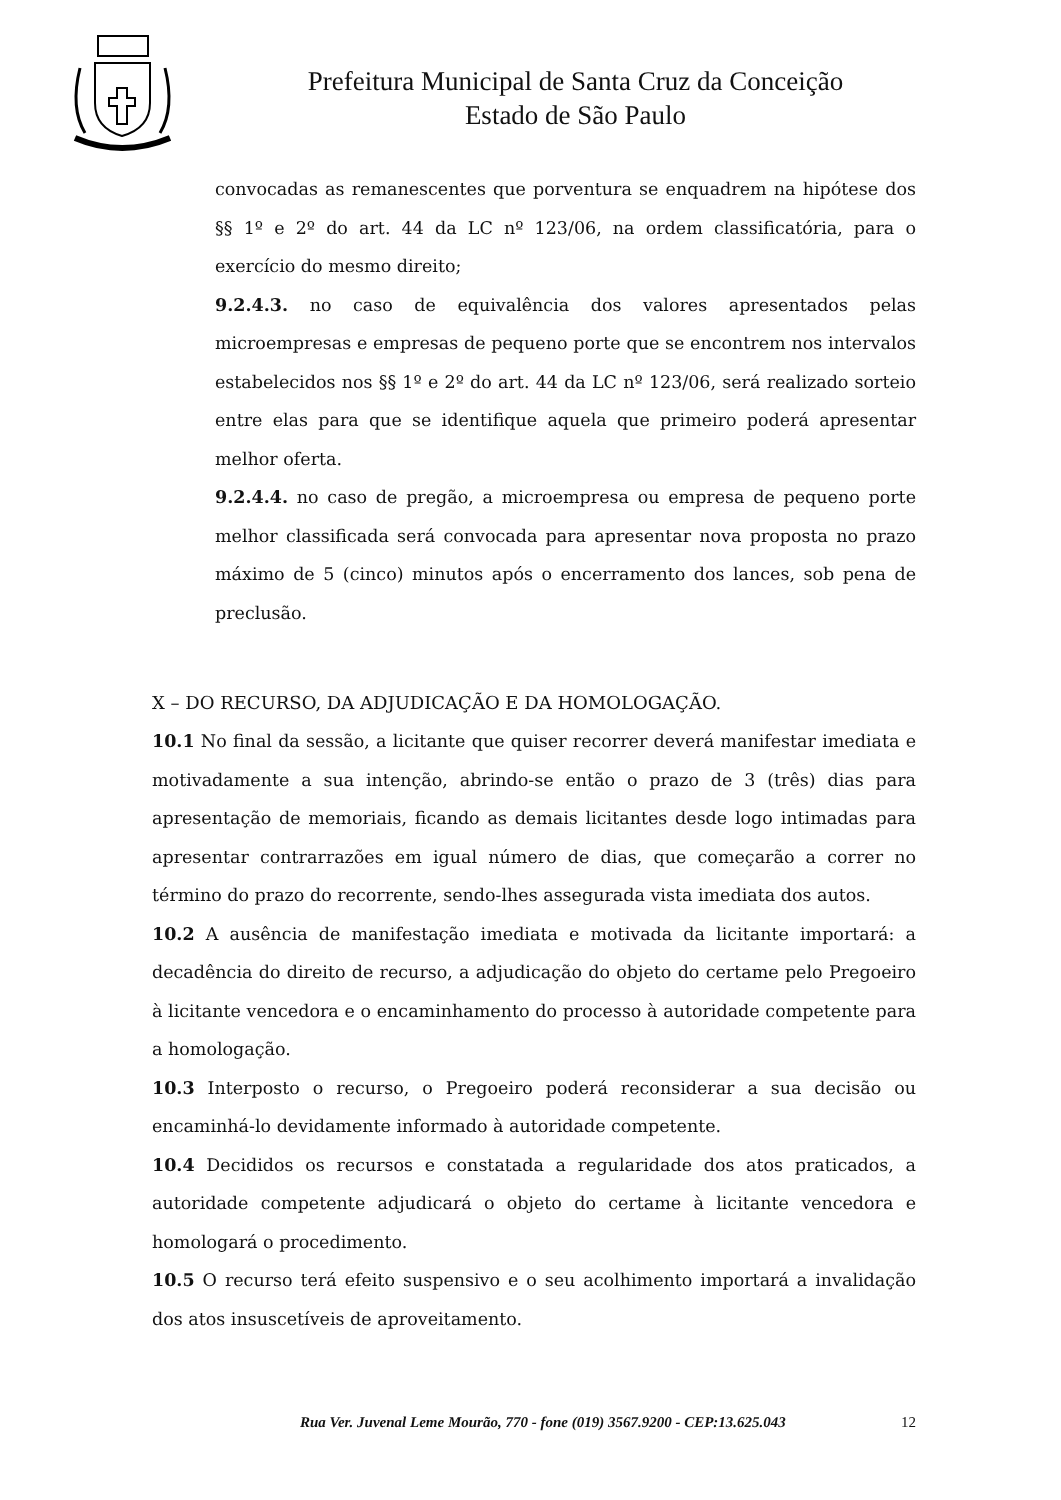Prefeitura Municipal de Santa Cruz da Conceição
Estado de São Paulo
convocadas as remanescentes que porventura se enquadrem na hipótese dos §§ 1º e 2º do art. 44 da LC nº 123/06, na ordem classificatória, para o exercício do mesmo direito;
9.2.4.3. no caso de equivalência dos valores apresentados pelas microempresas e empresas de pequeno porte que se encontrem nos intervalos estabelecidos nos §§ 1º e 2º do art. 44 da LC nº 123/06, será realizado sorteio entre elas para que se identifique aquela que primeiro poderá apresentar melhor oferta.
9.2.4.4. no caso de pregão, a microempresa ou empresa de pequeno porte melhor classificada será convocada para apresentar nova proposta no prazo máximo de 5 (cinco) minutos após o encerramento dos lances, sob pena de preclusão.
X – DO RECURSO, DA ADJUDICAÇÃO E DA HOMOLOGAÇÃO.
10.1 No final da sessão, a licitante que quiser recorrer deverá manifestar imediata e motivadamente a sua intenção, abrindo-se então o prazo de 3 (três) dias para apresentação de memoriais, ficando as demais licitantes desde logo intimadas para apresentar contrarrazões em igual número de dias, que começarão a correr no término do prazo do recorrente, sendo-lhes assegurada vista imediata dos autos.
10.2 A ausência de manifestação imediata e motivada da licitante importará: a decadência do direito de recurso, a adjudicação do objeto do certame pelo Pregoeiro à licitante vencedora e o encaminhamento do processo à autoridade competente para a homologação.
10.3 Interposto o recurso, o Pregoeiro poderá reconsiderar a sua decisão ou encaminhá-lo devidamente informado à autoridade competente.
10.4 Decididos os recursos e constatada a regularidade dos atos praticados, a autoridade competente adjudicará o objeto do certame à licitante vencedora e homologará o procedimento.
10.5 O recurso terá efeito suspensivo e o seu acolhimento importará a invalidação dos atos insuscetíveis de aproveitamento.
Rua Ver. Juvenal Leme Mourão, 770 - fone (019) 3567.9200 - CEP:13.625.043 12